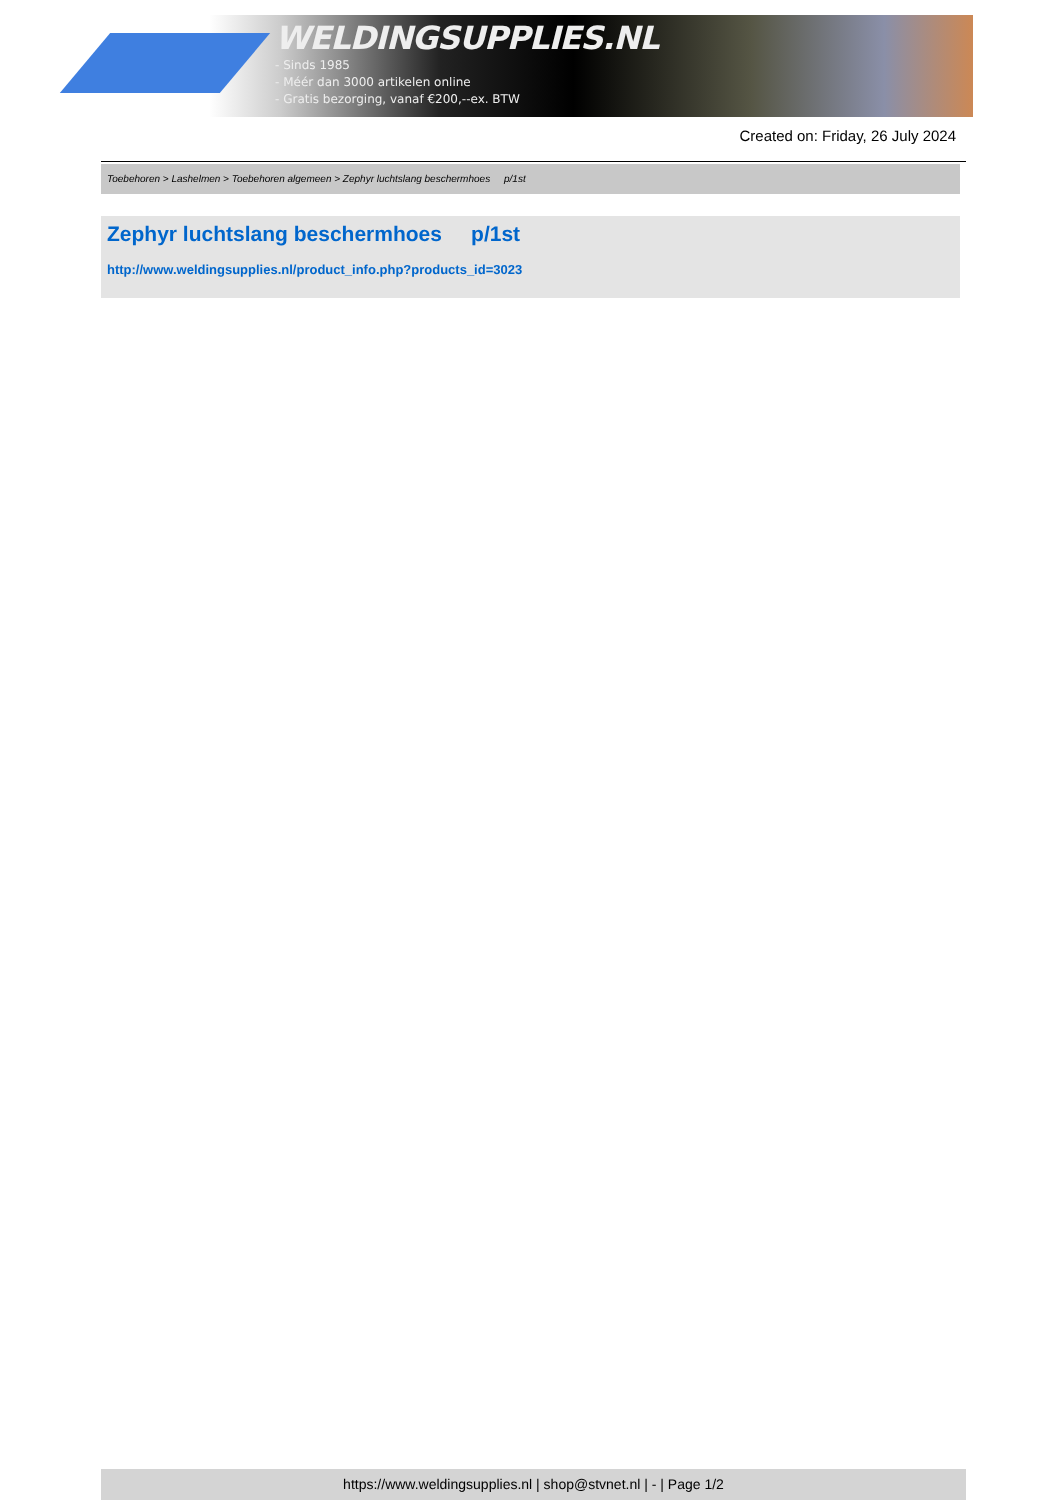WELDINGSUPPLIES.NL
- Sinds 1985
- Méér dan 3000 artikelen online
- Gratis bezorging, vanaf €200,--ex. BTW
Created on: Friday, 26 July 2024
Toebehoren > Lashelmen > Toebehoren algemeen > Zephyr luchtslang beschermhoes p/1st
Zephyr luchtslang beschermhoes p/1st
http://www.weldingsupplies.nl/product_info.php?products_id=3023
https://www.weldingsupplies.nl | shop@stvnet.nl | - | Page 1/2